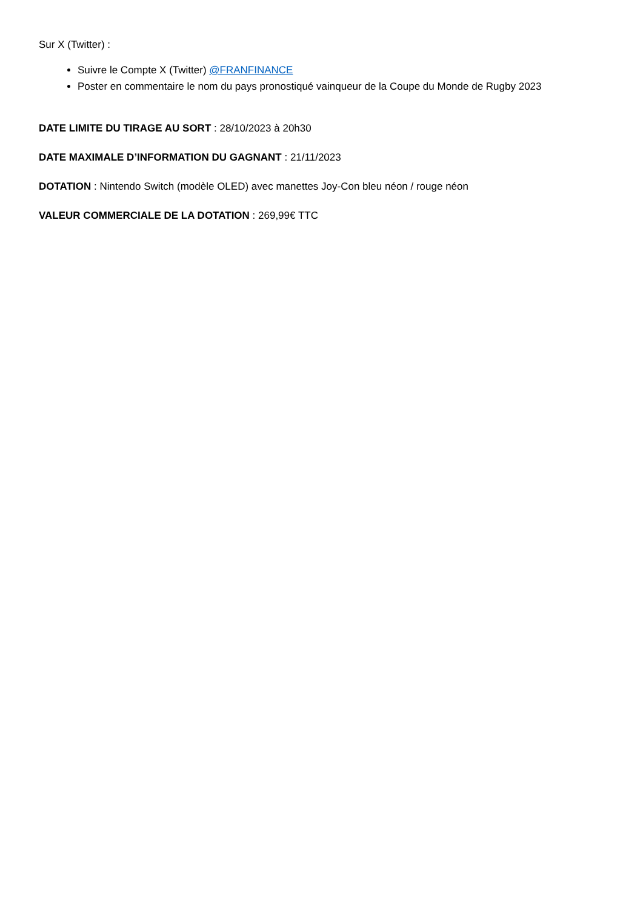Sur X (Twitter) :
Suivre le Compte X (Twitter) @FRANFINANCE
Poster en commentaire le nom du pays pronostiqué vainqueur de la Coupe du Monde de Rugby 2023
DATE LIMITE DU TIRAGE AU SORT : 28/10/2023 à 20h30
DATE MAXIMALE D’INFORMATION DU GAGNANT : 21/11/2023
DOTATION : Nintendo Switch (modèle OLED) avec manettes Joy-Con bleu néon / rouge néon
VALEUR COMMERCIALE DE LA DOTATION : 269,99€ TTC